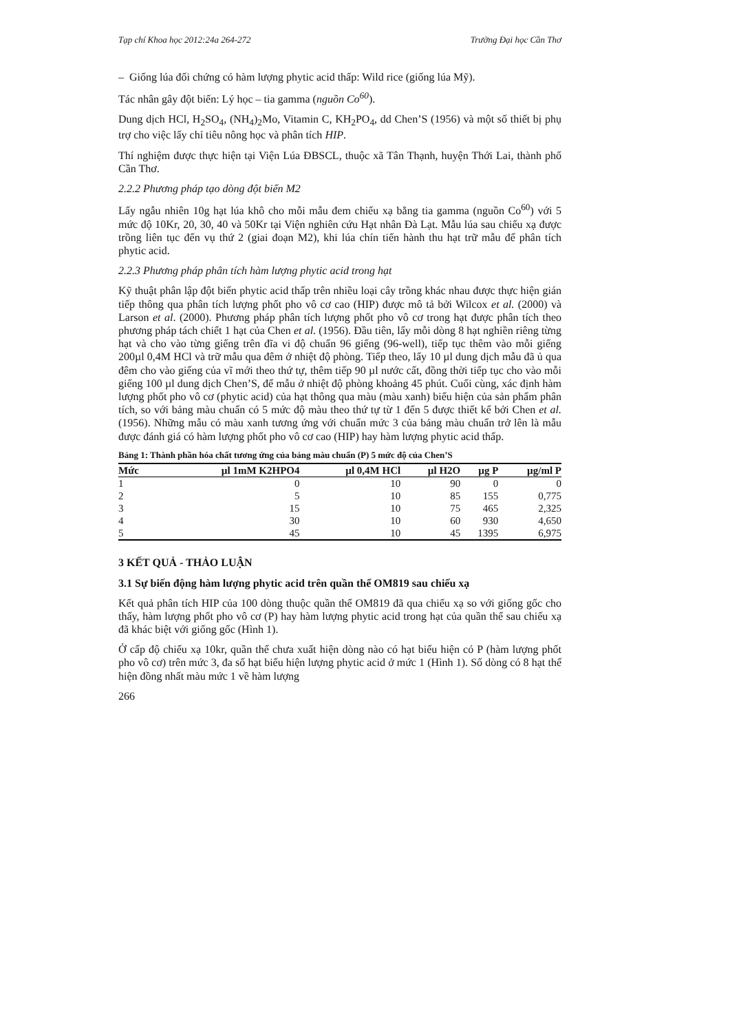Tạp chí Khoa học 2012:24a 264-272 Trường Đại học Cần Thơ
– Giống lúa đối chứng có hàm lượng phytic acid thấp: Wild rice (giống lúa Mỹ).
Tác nhân gây đột biến: Lý học – tia gamma (nguồn Co<sup>60</sup>).
Dung dịch HCl, H<sub>2</sub>SO<sub>4</sub>, (NH<sub>4</sub>)<sub>2</sub>Mo, Vitamin C, KH<sub>2</sub>PO<sub>4</sub>, dd Chen’S (1956) và một số thiết bị phụ trợ cho việc lấy chỉ tiêu nông học và phân tích HIP.
Thí nghiệm được thực hiện tại Viện Lúa ĐBSCL, thuộc xã Tân Thạnh, huyện Thới Lai, thành phố Cần Thơ.
2.2.2 Phương pháp tạo dòng đột biến M2
Lấy ngẫu nhiên 10g hạt lúa khô cho mỗi mẫu đem chiếu xạ bằng tia gamma (nguồn Co<sup>60</sup>) với 5 mức độ 10Kr, 20, 30, 40 và 50Kr tại Viện nghiên cứu Hạt nhân Đà Lạt. Mẫu lúa sau chiếu xạ được trồng liên tục đến vụ thứ 2 (giai đoạn M2), khi lúa chín tiến hành thu hạt trữ mẫu để phân tích phytic acid.
2.2.3 Phương pháp phân tích hàm lượng phytic acid trong hạt
Kỹ thuật phân lập đột biến phytic acid thấp trên nhiều loại cây trồng khác nhau được thực hiện gián tiếp thông qua phân tích lượng phốt pho vô cơ cao (HIP) được mô tả bởi Wilcox et al. (2000) và Larson et al. (2000). Phương pháp phân tích lượng phốt pho vô cơ trong hạt được phân tích theo phương pháp tách chiết 1 hạt của Chen et al. (1956). Đầu tiên, lấy mỗi dòng 8 hạt nghiền riêng từng hạt và cho vào từng giếng trên đĩa vi độ chuẩn 96 giếng (96-well), tiếp tục thêm vào mỗi giếng 200µl 0,4M HCl và trữ mẫu qua đêm ở nhiệt độ phòng. Tiếp theo, lấy 10 µl dung dịch mẫu đã ủ qua đêm cho vào giếng của vĩ mới theo thứ tự, thêm tiếp 90 µl nước cất, đồng thời tiếp tục cho vào mỗi giếng 100 µl dung dịch Chen’S, để mẫu ở nhiệt độ phòng khoảng 45 phút. Cuối cùng, xác định hàm lượng phốt pho vô cơ (phytic acid) của hạt thông qua màu (màu xanh) biểu hiện của sản phẩm phân tích, so với bảng màu chuẩn có 5 mức độ màu theo thứ tự từ 1 đến 5 được thiết kế bởi Chen et al. (1956). Những mẫu có màu xanh tương ứng với chuẩn mức 3 của bảng màu chuẩn trở lên là mẫu được đánh giá có hàm lượng phốt pho vô cơ cao (HIP) hay hàm lượng phytic acid thấp.
Bảng 1: Thành phần hóa chất tương ứng của bảng màu chuẩn (P) 5 mức độ của Chen’S
| Mức | µl 1mM K2HPO4 | µl 0,4M HCl | µl H2O | µg P | µg/ml P |
| --- | --- | --- | --- | --- | --- |
| 1 | 0 | 10 | 90 | 0 | 0 |
| 2 | 5 | 10 | 85 | 155 | 0,775 |
| 3 | 15 | 10 | 75 | 465 | 2,325 |
| 4 | 30 | 10 | 60 | 930 | 4,650 |
| 5 | 45 | 10 | 45 | 1395 | 6,975 |
3 KẾT QUẢ - THẢO LUẬN
3.1 Sự biến động hàm lượng phytic acid trên quần thể OM819 sau chiếu xạ
Kết quả phân tích HIP của 100 dòng thuộc quần thể OM819 đã qua chiếu xạ so với giống gốc cho thấy, hàm lượng phốt pho vô cơ (P) hay hàm lượng phytic acid trong hạt của quần thể sau chiếu xạ đã khác biệt với giống gốc (Hình 1).
Ở cấp độ chiếu xạ 10kr, quần thể chưa xuất hiện dòng nào có hạt biểu hiện có P (hàm lượng phốt pho vô cơ) trên mức 3, đa số hạt biểu hiện lượng phytic acid ở mức 1 (Hình 1). Số dòng có 8 hạt thể hiện đồng nhất màu mức 1 về hàm lượng
266